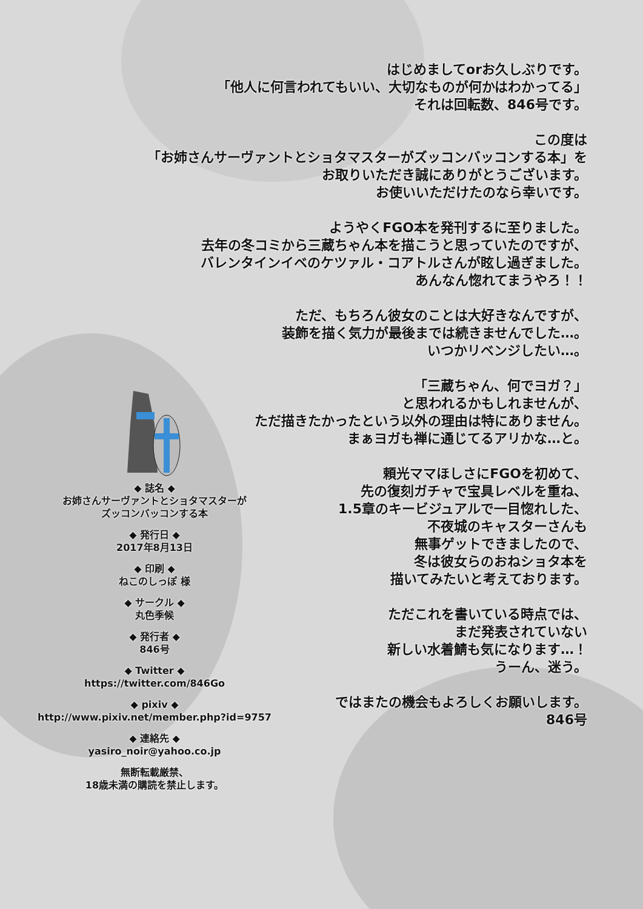はじめましてorお久しぶりです。
「他人に何言われてもいい、大切なものが何かはわかってる」
それは回転数、846号です。
この度は
「お姉さんサーヴァントとショタマスターがズッコンバッコンする本」を
お取りいただき誠にありがとうございます。
お使いいただけたのなら幸いです。
ようやくFGO本を発刊するに至りました。
去年の冬コミから三蔵ちゃん本を描こうと思っていたのですが、
バレンタインイベのケツァル・コアトルさんが眩し過ぎました。
あんなん惚れてまうやろ！！
ただ、もちろん彼女のことは大好きなんですが、
装飾を描く気力が最後までは続きませんでした…。
いつかリベンジしたい…。
「三蔵ちゃん、何でヨガ？」
と思われるかもしれませんが、
ただ描きたかったという以外の理由は特にありません。
まぁヨガも禅に通じてるアリかな…と。
頼光ママほしさにFGOを初めて、
先の復刻ガチャで宝具レベルを重ね、
1.5章のキービジュアルで一目惚れした、
不夜城のキャスターさんも
無事ゲットできましたので、
冬は彼女らのおねショタ本を
描いてみたいと考えております。
ただこれを書いている時点では、
まだ発表されていない
新しい水着鯖も気になります…！
うーん、迷う。
ではまたの機会もよろしくお願いします。
846号
◆ 誌名 ◆
お姉さんサーヴァントとショタマスターが
ズッコンバッコンする本
◆ 発行日 ◆
2017年8月13日
◆ 印刷 ◆
ねこのしっぽ 様
◆ サークル ◆
丸色季候
◆ 発行者 ◆
846号
◆ Twitter ◆
https://twitter.com/846Go
◆ pixiv ◆
http://www.pixiv.net/member.php?id=9757
◆ 連絡先 ◆
yasiro_noir@yahoo.co.jp
無断転載厳禁、
18歳未満の購読を禁止します。